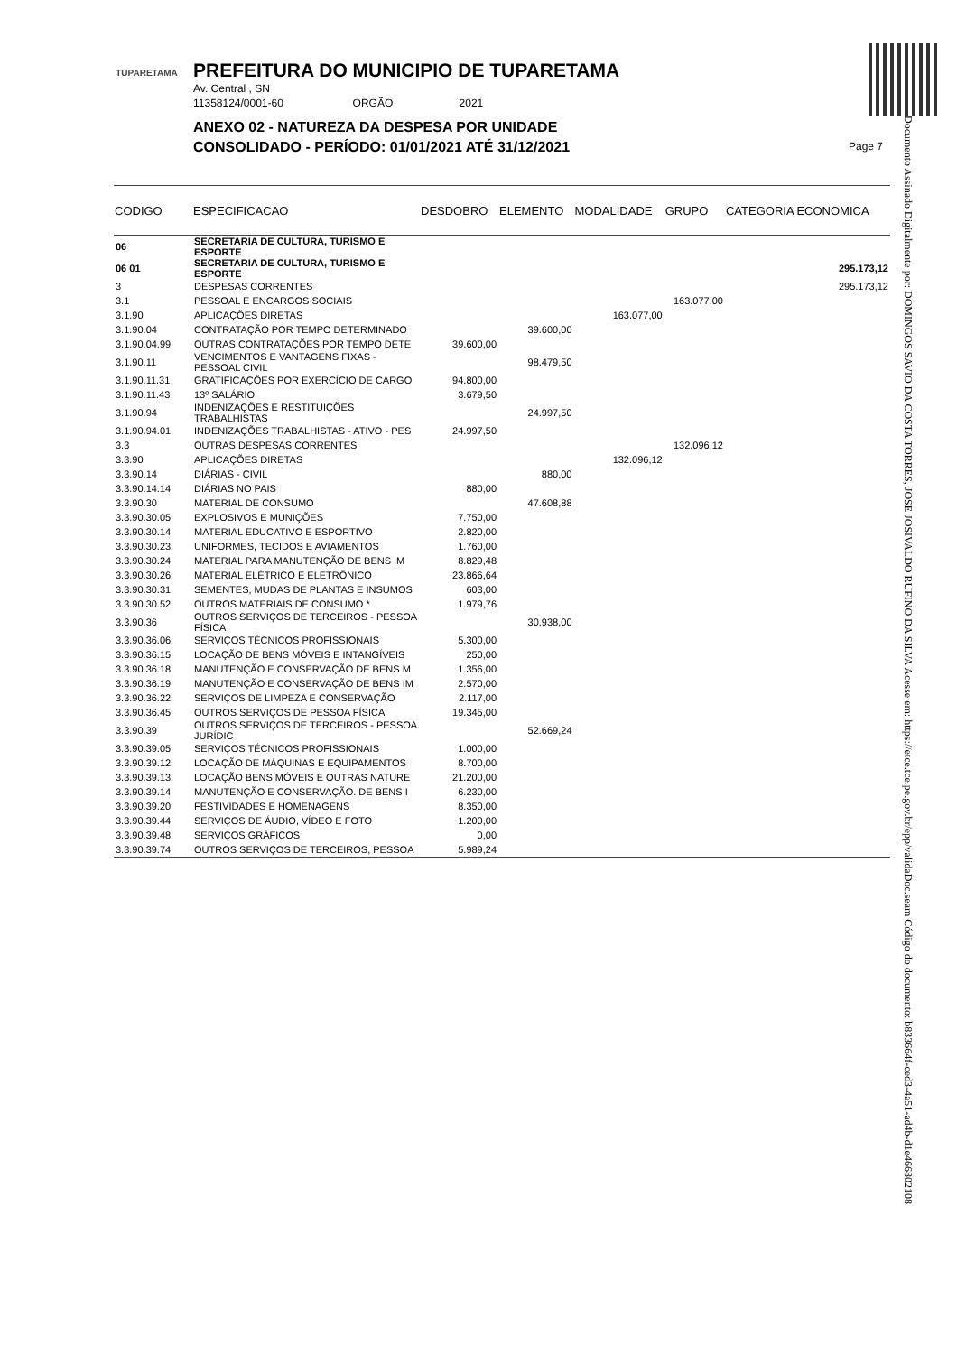TUPARETAMA
PREFEITURA DO MUNICIPIO DE TUPARETAMA
Av. Central , SN
11358124/0001-60 ORGÃO 2021
ANEXO 02 - NATUREZA DA DESPESA POR UNIDADE
CONSOLIDADO - PERÍODO: 01/01/2021 ATÉ 31/12/2021
Page 7
Documento Assinado Digitalmente por: DOMINGOS SAVIO DA COSTA TORRES, JOSE JOSIVALDO RUFINO DA SILVA Acesse em: https://etce.tce.pe.gov.br/epp/validaDoc.seam Código do documento: b833664f-ced3-4a51-ad4b-d1e466802108
| CODIGO | ESPECIFICACAO | DESDOBRO | ELEMENTO | MODALIDADE | GRUPO | CATEGORIA ECONOMICA |
| --- | --- | --- | --- | --- | --- | --- |
| 06 | SECRETARIA DE CULTURA, TURISMO E ESPORTE | | | | | |
| 06 01 | SECRETARIA DE CULTURA, TURISMO E ESPORTE | | | | | 295.173,12 |
| 3 | DESPESAS CORRENTES | | | | | 295.173,12 |
| 3.1 | PESSOAL E ENCARGOS SOCIAIS | | | | 163.077,00 | |
| 3.1.90 | APLICAÇÕES DIRETAS | | | 163.077,00 | | |
| 3.1.90.04 | CONTRATAÇÃO POR TEMPO DETERMINADO | | 39.600,00 | | | |
| 3.1.90.04.99 | OUTRAS CONTRATAÇÕES POR TEMPO DETE | 39.600,00 | | | | |
| 3.1.90.11 | VENCIMENTOS E VANTAGENS FIXAS - PESSOAL CIVIL | | 98.479,50 | | | |
| 3.1.90.11.31 | GRATIFICAÇÕES POR EXERCÍCIO DE CARGO | 94.800,00 | | | | |
| 3.1.90.11.43 | 13º SALÁRIO | 3.679,50 | | | | |
| 3.1.90.94 | INDENIZAÇÕES E RESTITUIÇÕES TRABALHISTAS | | 24.997,50 | | | |
| 3.1.90.94.01 | INDENIZAÇÕES TRABALHISTAS - ATIVO - PES | 24.997,50 | | | | |
| 3.3 | OUTRAS DESPESAS CORRENTES | | | | 132.096,12 | |
| 3.3.90 | APLICAÇÕES DIRETAS | | | 132.096,12 | | |
| 3.3.90.14 | DIÁRIAS - CIVIL | | 880,00 | | | |
| 3.3.90.14.14 | DIÁRIAS NO PAIS | 880,00 | | | | |
| 3.3.90.30 | MATERIAL DE CONSUMO | | 47.608,88 | | | |
| 3.3.90.30.05 | EXPLOSIVOS E MUNIÇÕES | 7.750,00 | | | | |
| 3.3.90.30.14 | MATERIAL EDUCATIVO E ESPORTIVO | 2.820,00 | | | | |
| 3.3.90.30.23 | UNIFORMES, TECIDOS E AVIAMENTOS | 1.760,00 | | | | |
| 3.3.90.30.24 | MATERIAL PARA MANUTENÇÃO DE BENS IM | 8.829,48 | | | | |
| 3.3.90.30.26 | MATERIAL ELÉTRICO E ELETRÔNICO | 23.866,64 | | | | |
| 3.3.90.30.31 | SEMENTES, MUDAS DE PLANTAS E INSUMOS | 603,00 | | | | |
| 3.3.90.30.52 | OUTROS MATERIAIS DE CONSUMO * | 1.979,76 | | | | |
| 3.3.90.36 | OUTROS SERVIÇOS DE TERCEIROS - PESSOA FÍSICA | | 30.938,00 | | | |
| 3.3.90.36.06 | SERVIÇOS TÉCNICOS PROFISSIONAIS | 5.300,00 | | | | |
| 3.3.90.36.15 | LOCAÇÃO DE BENS MÓVEIS E INTANGÍVEIS | 250,00 | | | | |
| 3.3.90.36.18 | MANUTENÇÃO E CONSERVAÇÃO DE BENS M | 1.356,00 | | | | |
| 3.3.90.36.19 | MANUTENÇÃO E CONSERVAÇÃO DE BENS IM | 2.570,00 | | | | |
| 3.3.90.36.22 | SERVIÇOS DE LIMPEZA E CONSERVAÇÃO | 2.117,00 | | | | |
| 3.3.90.36.45 | OUTROS SERVIÇOS DE PESSOA FÍSICA | 19.345,00 | | | | |
| 3.3.90.39 | OUTROS SERVIÇOS DE TERCEIROS - PESSOA JURÍDIC | | 52.669,24 | | | |
| 3.3.90.39.05 | SERVIÇOS TÉCNICOS PROFISSIONAIS | 1.000,00 | | | | |
| 3.3.90.39.12 | LOCAÇÃO DE MÁQUINAS E EQUIPAMENTOS | 8.700,00 | | | | |
| 3.3.90.39.13 | LOCAÇÃO BENS MÓVEIS E OUTRAS NATURE | 21.200,00 | | | | |
| 3.3.90.39.14 | MANUTENÇÃO E CONSERVAÇÃO. DE BENS I | 6.230,00 | | | | |
| 3.3.90.39.20 | FESTIVIDADES E HOMENAGENS | 8.350,00 | | | | |
| 3.3.90.39.44 | SERVIÇOS DE ÁUDIO, VÍDEO E FOTO | 1.200,00 | | | | |
| 3.3.90.39.48 | SERVIÇOS GRÁFICOS | 0,00 | | | | |
| 3.3.90.39.74 | OUTROS SERVIÇOS DE TERCEIROS, PESSOA | 5.989,24 | | | | |